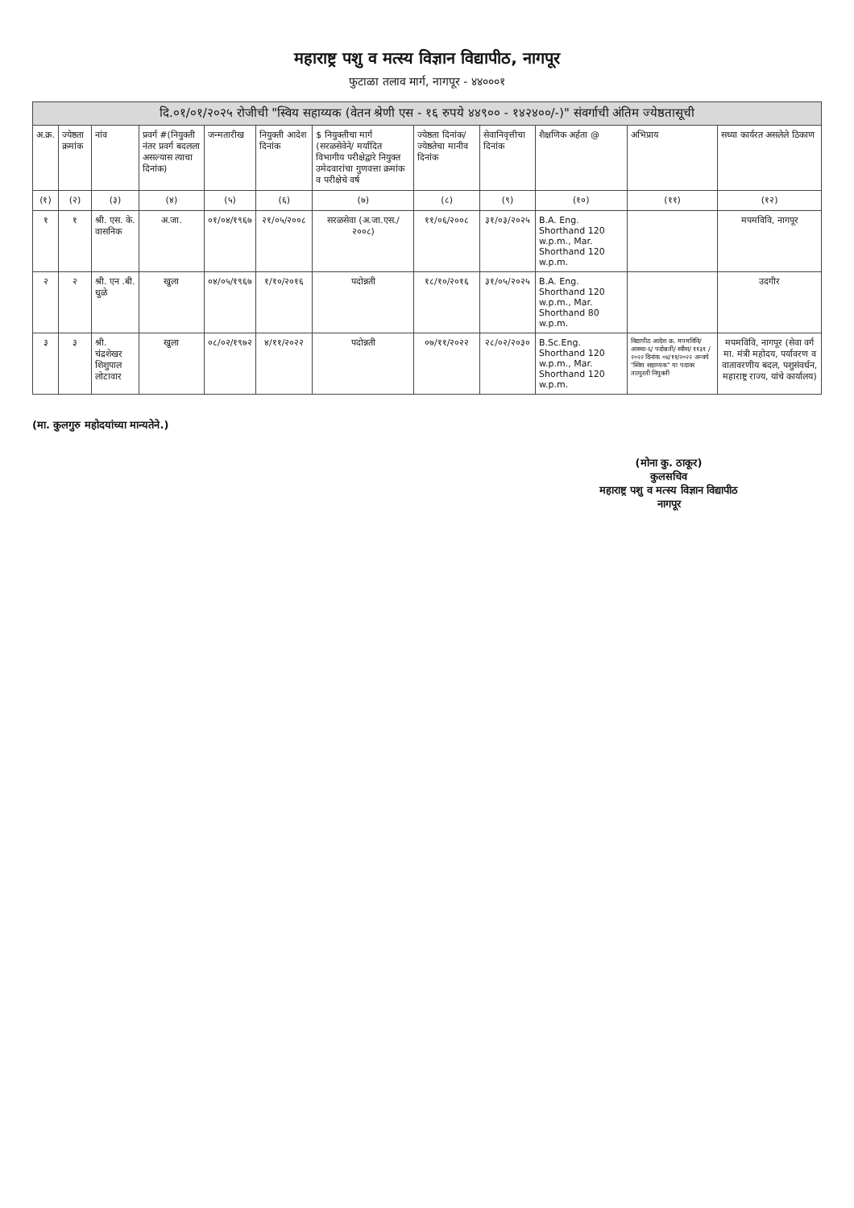महाराष्ट्र पशु व मत्स्य विज्ञान विद्यापीठ, नागपूर
फुटाळा तलाव मार्ग, नागपूर - ४४०००१
दि.०१/०१/२०२५ रोजीची "स्विय सहाय्यक (वेतन श्रेणी एस - १६ रुपये ४४९०० - १४२४००/-)" संवर्गाची अंतिम ज्येष्ठतासूची
| अ.क्र. | ज्येष्ठता क्रमांक | नांव | प्रवर्ग #(नियुक्ती नंतर प्रवर्ग बदलला असल्यास त्याचा दिनांक) | जन्मतारीख | नियुक्ती आदेश दिनांक | $ नियुक्तीचा मार्ग (सरळसेवेने/ मर्यादित विभागीय परीक्षेद्वारे नियुक्त उमेदवारांचा गुणवत्ता क्रमांक व परीक्षेचे वर्ष | ज्येष्ठता दिनांक/ ज्येष्ठतेचा मानीव दिनांक | सेवानिवृत्तीचा दिनांक | शैक्षणिक अर्हता @ | अभिप्राय | सध्या कार्यरत असलेले ठिकाण |
| --- | --- | --- | --- | --- | --- | --- | --- | --- | --- | --- | --- |
| (१) | (२) | (३) | (४) | (५) | (६) | (७) | (८) | (९) | (१०) | (११) | (१२) |
| १ | १ | श्री. एस. के. वासनिक | अ.जा. | ०१/०४/१९६७ | २१/०५/२००८ | सरळसेवा (अ.जा.एस./२००८) | ११/०६/२००८ | ३१/०३/२०२५ | B.A. Eng. Shorthand 120 w.p.m., Mar. Shorthand 120 w.p.m. | | मपमविवि, नागपूर |
| २ | २ | श्री. एन .बी. धुळे | खुला | ०४/०५/१९६७ | १/१०/२०१६ | पदोन्नती | १८/१०/२०१६ | ३१/०५/२०२५ | B.A. Eng. Shorthand 120 w.p.m., Mar. Shorthand 80 w.p.m. | | उदगीर |
| ३ | ३ | श्री. चंद्रशेखर शिशुपाल लोटावार | खुला | ०८/०२/१९७२ | ४/११/२०२२ | पदोन्नती | ०७/११/२०२२ | २८/०२/२०३० | B.Sc.Eng. Shorthand 120 w.p.m., Mar. Shorthand 120 w.p.m. | विद्यापीठ आदेश क्र. मपमविवि/ आस्था-६/ पदोन्नती/ स्वीस/ ११३१ /२०२२ दिनांक ०४/११/२०२२ अन्वये "स्विय सहाय्यक" या पदावर तात्पुरती नियुक्ती | मपमविवि, नागपूर (सेवा वर्ग मा. मंत्री महोदय, पर्यावरण व वातावरणीय बदल, पशुसंवर्धन, महाराष्ट्र राज्य, यांचे कार्यालय) |
(मा. कुलगुरु महोदयांच्या मान्यतेने.)
(मोना कु. ठाकूर)
कुलसचिव
महाराष्ट्र पशु व मत्स्य विज्ञान विद्यापीठ
नागपूर